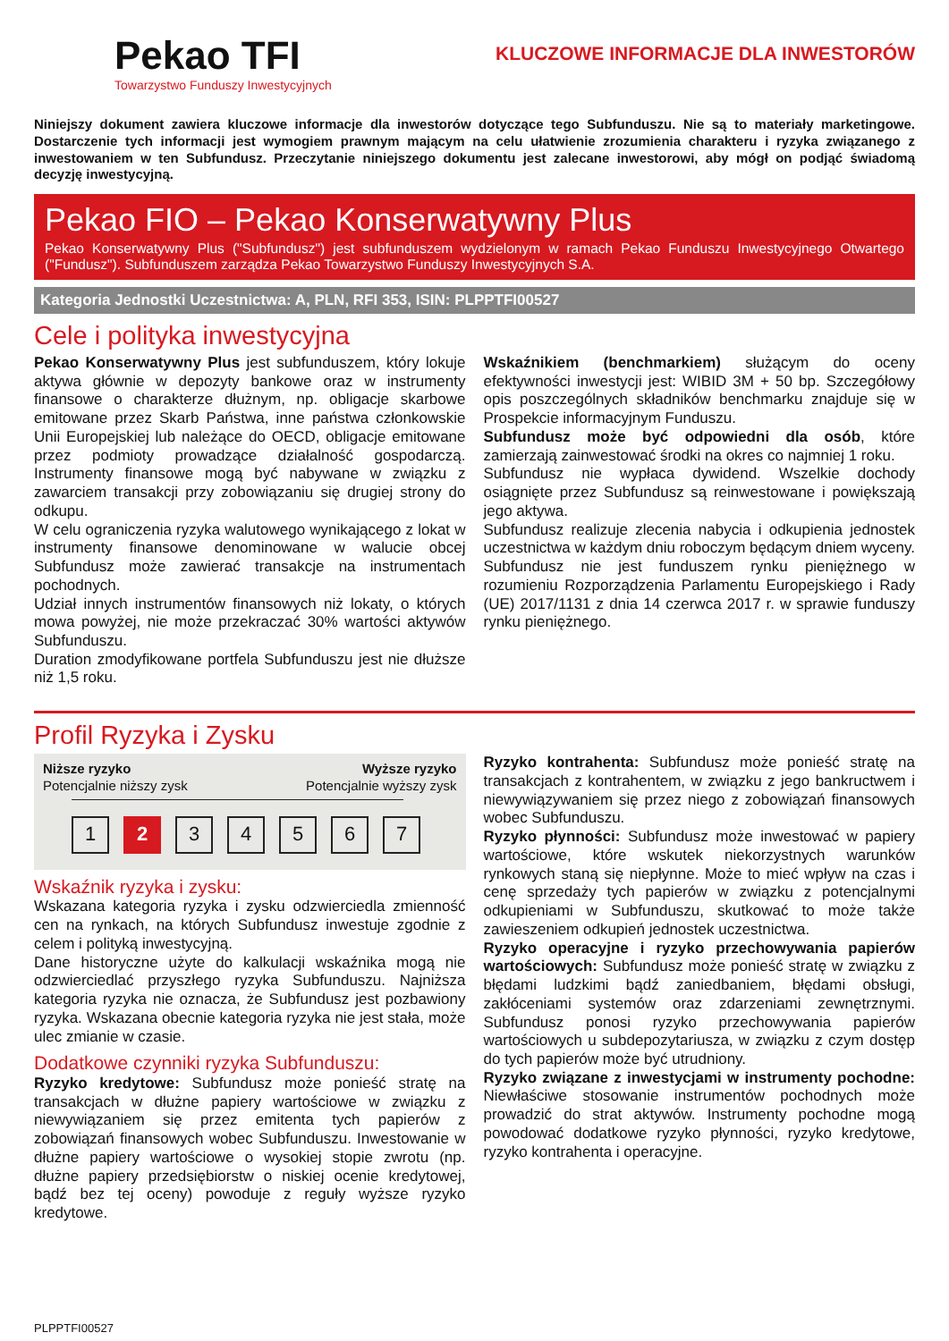Pekao TFI
Towarzystwo Funduszy Inwestycyjnych
KLUCZOWE INFORMACJE DLA INWESTORÓW
Niniejszy dokument zawiera kluczowe informacje dla inwestorów dotyczące tego Subfunduszu. Nie są to materiały marketingowe. Dostarczenie tych informacji jest wymogiem prawnym mającym na celu ułatwienie zrozumienia charakteru i ryzyka związanego z inwestowaniem w ten Subfundusz. Przeczytanie niniejszego dokumentu jest zalecane inwestorowi, aby mógł on podjąć świadomą decyzję inwestycyjną.
Pekao FIO – Pekao Konserwatywny Plus
Pekao Konserwatywny Plus ("Subfundusz") jest subfunduszem wydzielonym w ramach Pekao Funduszu Inwestycyjnego Otwartego ("Fundusz"). Subfunduszem zarządza Pekao Towarzystwo Funduszy Inwestycyjnych S.A.
Kategoria Jednostki Uczestnictwa: A, PLN, RFI 353, ISIN: PLPPTFI00527
Cele i polityka inwestycyjna
Pekao Konserwatywny Plus jest subfunduszem, który lokuje aktywa głównie w depozyty bankowe oraz w instrumenty finansowe o charakterze dłużnym, np. obligacje skarbowe emitowane przez Skarb Państwa, inne państwa członkowskie Unii Europejskiej lub należące do OECD, obligacje emitowane przez podmioty prowadzące działalność gospodarczą. Instrumenty finansowe mogą być nabywane w związku z zawarciem transakcji przy zobowiązaniu się drugiej strony do odkupu.
W celu ograniczenia ryzyka walutowego wynikającego z lokat w instrumenty finansowe denominowane w walucie obcej Subfundusz może zawierać transakcje na instrumentach pochodnych.
Udział innych instrumentów finansowych niż lokaty, o których mowa powyżej, nie może przekraczać 30% wartości aktywów Subfunduszu.
Duration zmodyfikowane portfela Subfunduszu jest nie dłuższe niż 1,5 roku.
Wskaźnikiem (benchmarkiem) służącym do oceny efektywności inwestycji jest: WIBID 3M + 50 bp. Szczegółowy opis poszczególnych składników benchmarku znajduje się w Prospekcie informacyjnym Funduszu.
Subfundusz może być odpowiedni dla osób, które zamierzają zainwestować środki na okres co najmniej 1 roku.
Subfundusz nie wypłaca dywidend. Wszelkie dochody osiągnięte przez Subfundusz są reinwestowane i powiększają jego aktywa.
Subfundusz realizuje zlecenia nabycia i odkupienia jednostek uczestnictwa w każdym dniu roboczym będącym dniem wyceny.
Subfundusz nie jest funduszem rynku pieniężnego w rozumieniu Rozporządzenia Parlamentu Europejskiego i Rady (UE) 2017/1131 z dnia 14 czerwca 2017 r. w sprawie funduszy rynku pieniężnego.
Profil Ryzyka i Zysku
Niższe ryzyko
Potencjalnie niższy zysk
Wyższe ryzyko
Potencjalnie wyższy zysk
1 2 34567
Wskaźnik ryzyka i zysku:
Wskazana kategoria ryzyka i zysku odzwierciedla zmienność cen na rynkach, na których Subfundusz inwestuje zgodnie z celem i polityką inwestycyjną.
Dane historyczne użyte do kalkulacji wskaźnika mogą nie odzwierciedlać przyszłego ryzyka Subfunduszu. Najniższa kategoria ryzyka nie oznacza, że Subfundusz jest pozbawiony ryzyka. Wskazana obecnie kategoria ryzyka nie jest stała, może ulec zmianie w czasie.
Dodatkowe czynniki ryzyka Subfunduszu:
Ryzyko kredytowe: Subfundusz może ponieść stratę na transakcjach w dłużne papiery wartościowe w związku z niewywiązaniem się przez emitenta tych papierów z zobowiązań finansowych wobec Subfunduszu. Inwestowanie w dłużne papiery wartościowe o wysokiej stopie zwrotu (np. dłużne papiery przedsiębiorstw o niskiej ocenie kredytowej, bądź bez tej oceny) powoduje z reguły wyższe ryzyko kredytowe.
Ryzyko kontrahenta: Subfundusz może ponieść stratę na transakcjach z kontrahentem, w związku z jego bankructwem i niewywiązywaniem się przez niego z zobowiązań finansowych wobec Subfunduszu.
Ryzyko płynności: Subfundusz może inwestować w papiery wartościowe, które wskutek niekorzystnych warunków rynkowych staną się niepłynne. Może to mieć wpływ na czas i cenę sprzedaży tych papierów w związku z potencjalnymi odkupieniami w Subfunduszu, skutkować to może także zawieszeniem odkupień jednostek uczestnictwa.
Ryzyko operacyjne i ryzyko przechowywania papierów wartościowych: Subfundusz może ponieść stratę w związku z błędami ludzkimi bądź zaniedbaniem, błędami obsługi, zakłóceniami systemów oraz zdarzeniami zewnętrznymi. Subfundusz ponosi ryzyko przechowywania papierów wartościowych u subdepozytariusza, w związku z czym dostęp do tych papierów może być utrudniony.
Ryzyko związane z inwestycjami w instrumenty pochodne: Niewłaściwe stosowanie instrumentów pochodnych może prowadzić do strat aktywów. Instrumenty pochodne mogą powodować dodatkowe ryzyko płynności, ryzyko kredytowe, ryzyko kontrahenta i operacyjne.
PLPPTFI00527